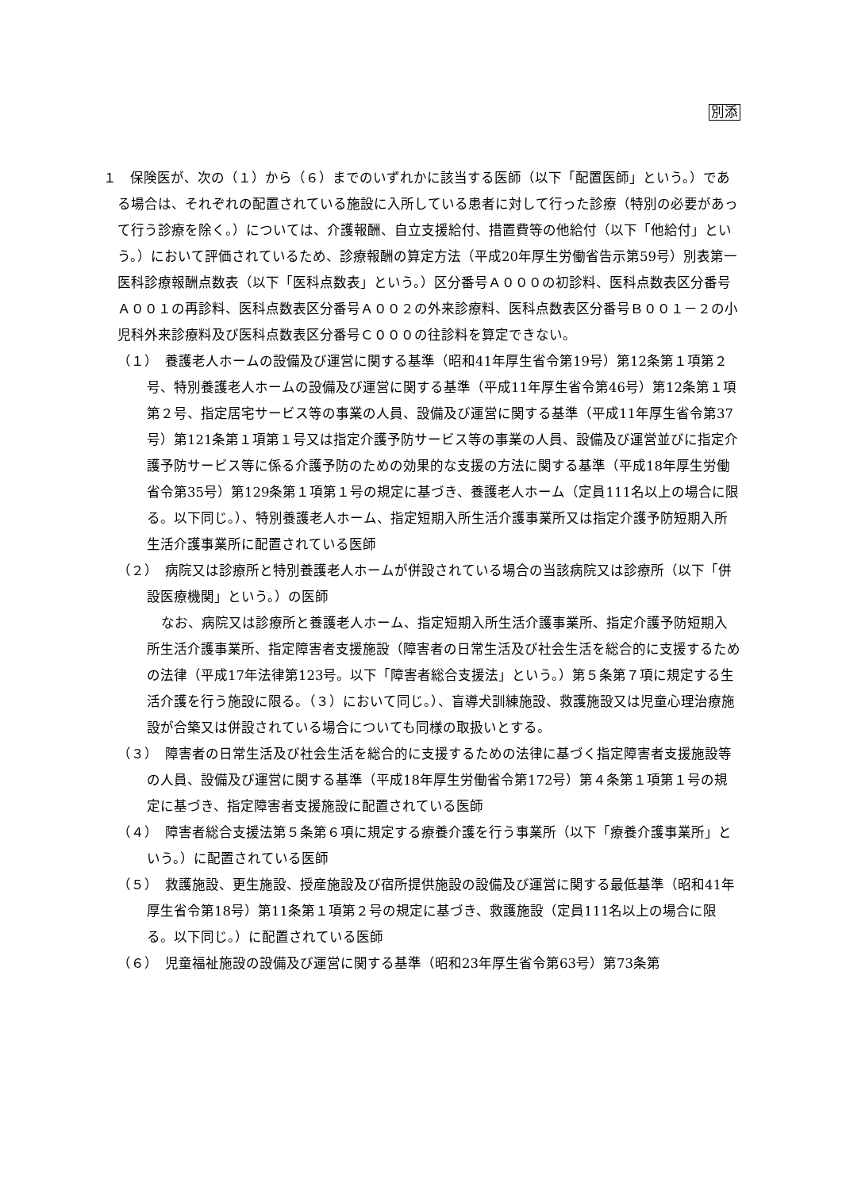別添
１　保険医が、次の（１）から（６）までのいずれかに該当する医師（以下「配置医師」という。）である場合は、それぞれの配置されている施設に入所している患者に対して行った診療（特別の必要があって行う診療を除く。）については、介護報酬、自立支援給付、措置費等の他給付（以下「他給付」という。）において評価されているため、診療報酬の算定方法（平成20年厚生労働省告示第59号）別表第一医科診療報酬点数表（以下「医科点数表」という。）区分番号Ａ０００の初診料、医科点数表区分番号Ａ００１の再診料、医科点数表区分番号Ａ００２の外来診療料、医科点数表区分番号Ｂ００１－２の小児科外来診療料及び医科点数表区分番号Ｃ０００の往診料を算定できない。
（１）　養護老人ホームの設備及び運営に関する基準（昭和41年厚生省令第19号）第12条第１項第２号、特別養護老人ホームの設備及び運営に関する基準（平成11年厚生省令第46号）第12条第１項第２号、指定居宅サービス等の事業の人員、設備及び運営に関する基準（平成11年厚生省令第37号）第121条第１項第１号又は指定介護予防サービス等の事業の人員、設備及び運営並びに指定介護予防サービス等に係る介護予防のための効果的な支援の方法に関する基準（平成18年厚生労働省令第35号）第129条第１項第１号の規定に基づき、養護老人ホーム（定員111名以上の場合に限る。以下同じ。）、特別養護老人ホーム、指定短期入所生活介護事業所又は指定介護予防短期入所生活介護事業所に配置されている医師
（２）　病院又は診療所と特別養護老人ホームが併設されている場合の当該病院又は診療所（以下「併設医療機関」という。）の医師
なお、病院又は診療所と養護老人ホーム、指定短期入所生活介護事業所、指定介護予防短期入所生活介護事業所、指定障害者支援施設（障害者の日常生活及び社会生活を総合的に支援するための法律（平成17年法律第123号。以下「障害者総合支援法」という。）第５条第７項に規定する生活介護を行う施設に限る。（３）において同じ。）、盲導犬訓練施設、救護施設又は児童心理治療施設が合築又は併設されている場合についても同様の取扱いとする。
（３）　障害者の日常生活及び社会生活を総合的に支援するための法律に基づく指定障害者支援施設等の人員、設備及び運営に関する基準（平成18年厚生労働省令第172号）第４条第１項第１号の規定に基づき、指定障害者支援施設に配置されている医師
（４）　障害者総合支援法第５条第６項に規定する療養介護を行う事業所（以下「療養介護事業所」という。）に配置されている医師
（５）　救護施設、更生施設、授産施設及び宿所提供施設の設備及び運営に関する最低基準（昭和41年厚生省令第18号）第11条第１項第２号の規定に基づき、救護施設（定員111名以上の場合に限る。以下同じ。）に配置されている医師
（６）　児童福祉施設の設備及び運営に関する基準（昭和23年厚生省令第63号）第73条第